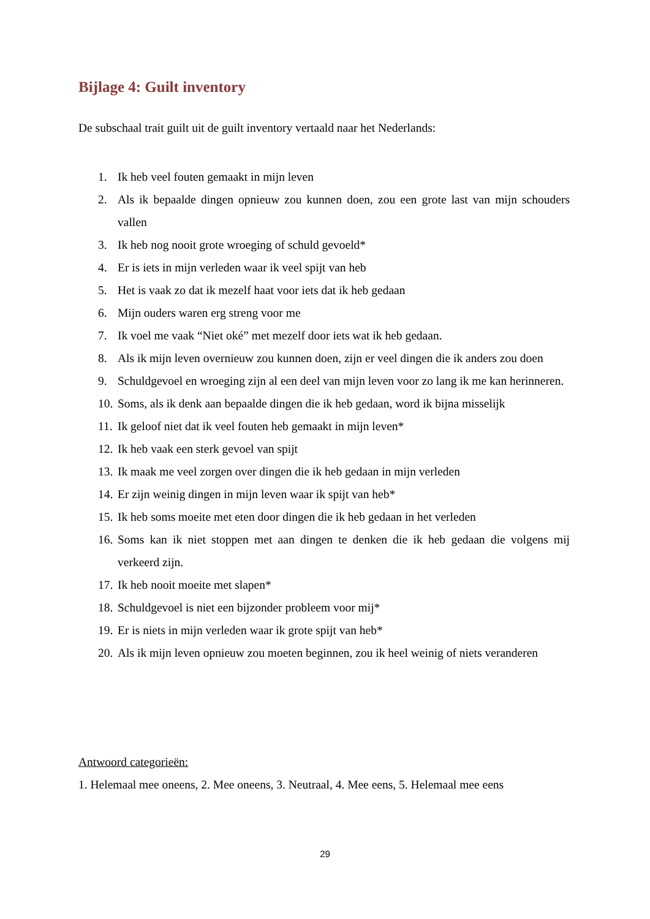Bijlage 4: Guilt inventory
De subschaal trait guilt uit de guilt inventory vertaald naar het Nederlands:
1. Ik heb veel fouten gemaakt in mijn leven
2. Als ik bepaalde dingen opnieuw zou kunnen doen, zou een grote last van mijn schouders vallen
3. Ik heb nog nooit grote wroeging of schuld gevoeld*
4. Er is iets in mijn verleden waar ik veel spijt van heb
5. Het is vaak zo dat ik mezelf haat voor iets dat ik heb gedaan
6. Mijn ouders waren erg streng voor me
7. Ik voel me vaak “Niet oké” met mezelf door iets wat ik heb gedaan.
8. Als ik mijn leven overnieuw zou kunnen doen, zijn er veel dingen die ik anders zou doen
9. Schuldgevoel en wroeging zijn al een deel van mijn leven voor zo lang ik me kan herinneren.
10. Soms, als ik denk aan bepaalde dingen die ik heb gedaan, word ik bijna misselijk
11. Ik geloof niet dat ik veel fouten heb gemaakt in mijn leven*
12. Ik heb vaak een sterk gevoel van spijt
13. Ik maak me veel zorgen over dingen die ik heb gedaan in mijn verleden
14. Er zijn weinig dingen in mijn leven waar ik spijt van heb*
15. Ik heb soms moeite met eten door dingen die ik heb gedaan in het verleden
16. Soms kan ik niet stoppen met aan dingen te denken die ik heb gedaan die volgens mij verkeerd zijn.
17. Ik heb nooit moeite met slapen*
18. Schuldgevoel is niet een bijzonder probleem voor mij*
19. Er is niets in mijn verleden waar ik grote spijt van heb*
20. Als ik mijn leven opnieuw zou moeten beginnen, zou ik heel weinig of niets veranderen
Antwoord categorieën:
1. Helemaal mee oneens, 2. Mee oneens, 3. Neutraal, 4. Mee eens, 5. Helemaal mee eens
29